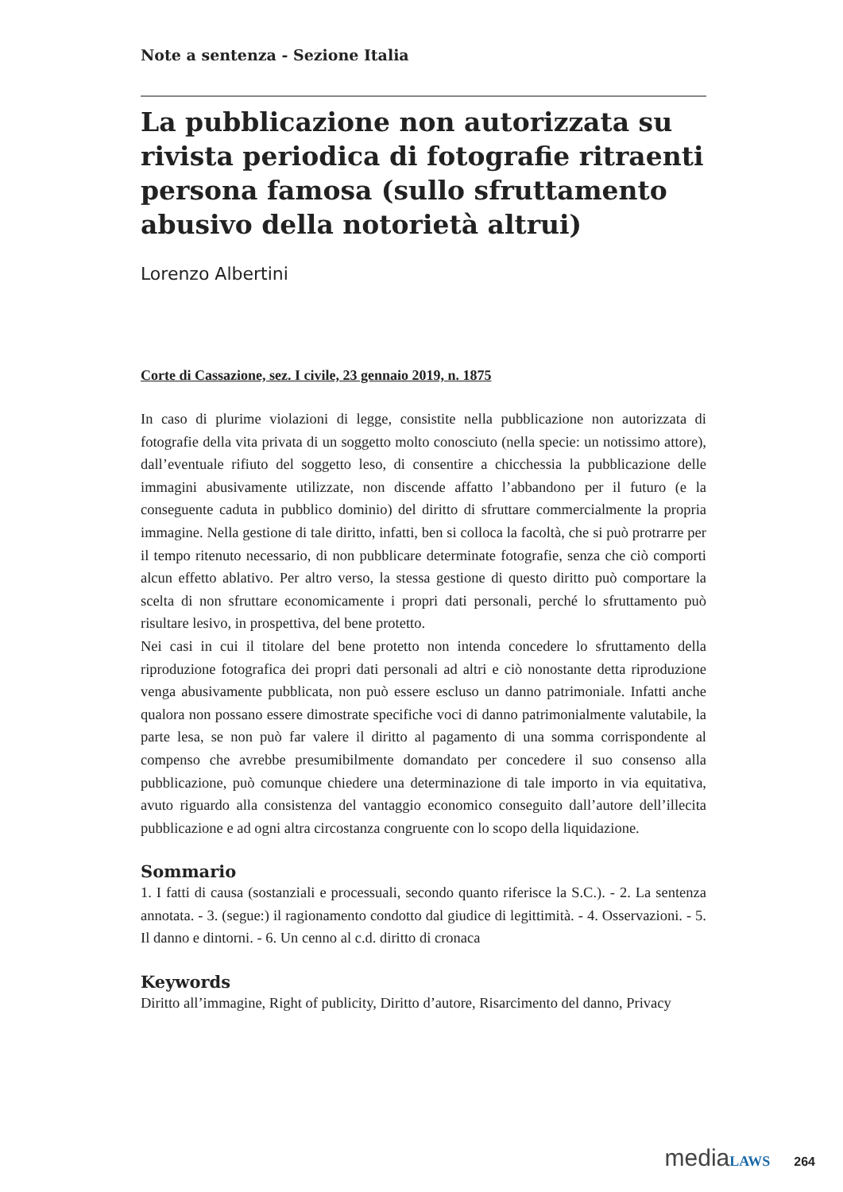Note a sentenza - Sezione Italia
La pubblicazione non autorizzata su rivista periodica di fotografie ritraenti persona famosa (sullo sfruttamento abusivo della notorietà altrui)
Lorenzo Albertini
Corte di Cassazione, sez. I civile, 23 gennaio 2019, n. 1875
In caso di plurime violazioni di legge, consistite nella pubblicazione non autorizzata di fotografie della vita privata di un soggetto molto conosciuto (nella specie: un notissimo attore), dall’eventuale rifiuto del soggetto leso, di consentire a chicchessia la pubblicazione delle immagini abusivamente utilizzate, non discende affatto l’abbandono per il futuro (e la conseguente caduta in pubblico dominio) del diritto di sfruttare commercialmente la propria immagine. Nella gestione di tale diritto, infatti, ben si colloca la facoltà, che si può protrarre per il tempo ritenuto necessario, di non pubblicare determinate fotografie, senza che ciò comporti alcun effetto ablativo. Per altro verso, la stessa gestione di questo diritto può comportare la scelta di non sfruttare economicamente i propri dati personali, perché lo sfruttamento può risultare lesivo, in prospettiva, del bene protetto.
Nei casi in cui il titolare del bene protetto non intenda concedere lo sfruttamento della riproduzione fotografica dei propri dati personali ad altri e ciò nonostante detta riproduzione venga abusivamente pubblicata, non può essere escluso un danno patrimoniale. Infatti anche qualora non possano essere dimostrate specifiche voci di danno patrimonialmente valutabile, la parte lesa, se non può far valere il diritto al pagamento di una somma corrispondente al compenso che avrebbe presumibilmente domandato per concedere il suo consenso alla pubblicazione, può comunque chiedere una determinazione di tale importo in via equitativa, avuto riguardo alla consistenza del vantaggio economico conseguito dall’autore dell’illecita pubblicazione e ad ogni altra circostanza congruente con lo scopo della liquidazione.
Sommario
1. I fatti di causa (sostanziali e processuali, secondo quanto riferisce la S.C.). - 2. La sentenza annotata. - 3. (segue:) il ragionamento condotto dal giudice di legittimità. - 4. Osservazioni. - 5. Il danno e dintorni. - 6. Un cenno al c.d. diritto di cronaca
Keywords
Diritto all’immagine, Right of publicity, Diritto d’autore, Risarcimento del danno, Privacy
media LAWS 264